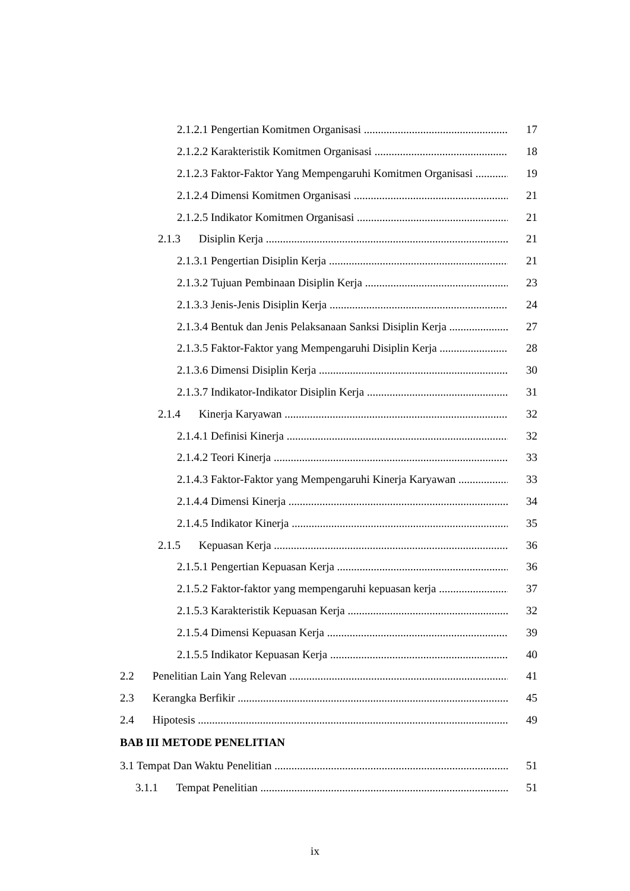2.1.2.1 Pengertian Komitmen Organisasi 17
2.1.2.2 Karakteristik Komitmen Organisasi 18
2.1.2.3 Faktor-Faktor Yang Mempengaruhi Komitmen Organisasi 19
2.1.2.4 Dimensi Komitmen Organisasi 21
2.1.2.5 Indikator Komitmen Organisasi 21
2.1.3 Disiplin Kerja 21
2.1.3.1 Pengertian Disiplin Kerja 21
2.1.3.2 Tujuan Pembinaan Disiplin Kerja 23
2.1.3.3 Jenis-Jenis Disiplin Kerja 24
2.1.3.4 Bentuk dan Jenis Pelaksanaan Sanksi Disiplin Kerja 27
2.1.3.5 Faktor-Faktor yang Mempengaruhi Disiplin Kerja 28
2.1.3.6 Dimensi Disiplin Kerja 30
2.1.3.7 Indikator-Indikator Disiplin Kerja 31
2.1.4 Kinerja Karyawan 32
2.1.4.1 Definisi Kinerja 32
2.1.4.2 Teori Kinerja 33
2.1.4.3 Faktor-Faktor yang Mempengaruhi Kinerja Karyawan 33
2.1.4.4 Dimensi Kinerja 34
2.1.4.5 Indikator Kinerja 35
2.1.5 Kepuasan Kerja 36
2.1.5.1 Pengertian Kepuasan Kerja 36
2.1.5.2 Faktor-faktor yang mempengaruhi kepuasan kerja 37
2.1.5.3 Karakteristik Kepuasan Kerja 32
2.1.5.4 Dimensi Kepuasan Kerja 39
2.1.5.5 Indikator Kepuasan Kerja 40
2.2 Penelitian Lain Yang Relevan 41
2.3 Kerangka Berfikir 45
2.4 Hipotesis 49
BAB III METODE PENELITIAN
3.1 Tempat Dan Waktu Penelitian 51
3.1.1 Tempat Penelitian 51
ix